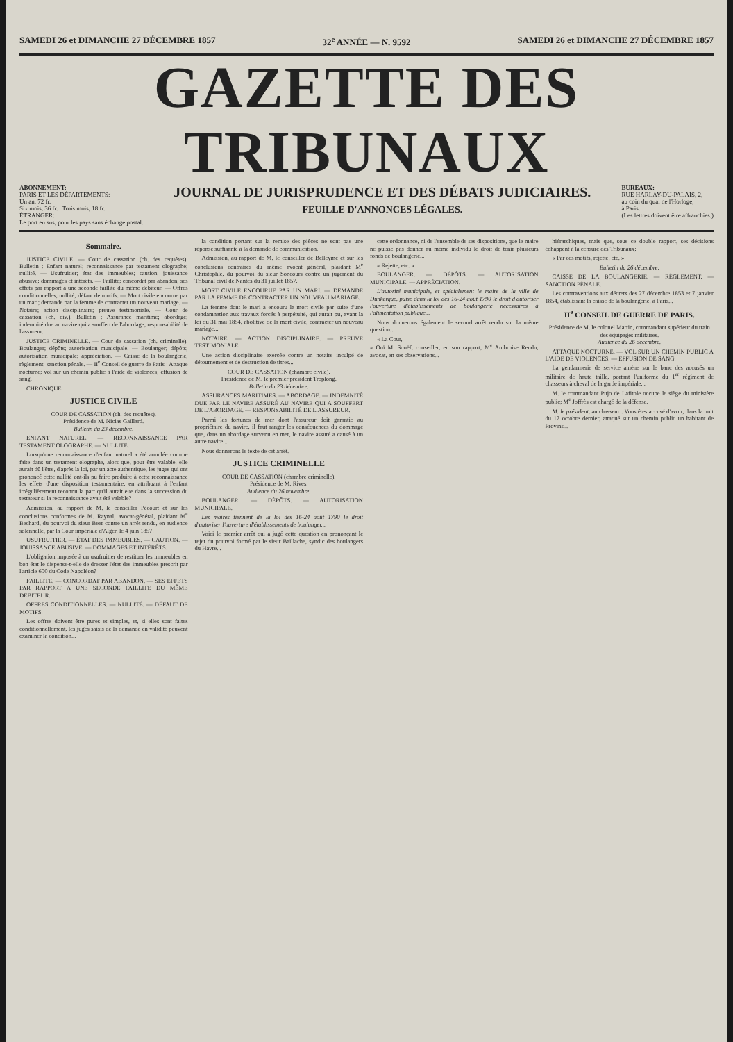SAMEDI 26 et DIMANCHE 27 DÉCEMBRE 1857 32<sup>e</sup> ANNÉE — N. 9592 SAMEDI 26 et DIMANCHE 27 DÉCEMBRE 1857
GAZETTE DES TRIBUNAUX
ABONNEMENT:
PARIS ET LES DÉPARTEMENTS:
Un an, 72 fr.
Six mois, 36 fr. | Trois mois, 18 fr.
ÉTRANGER:
Le port en sus, pour les pays sans échange postal.
JOURNAL DE JURISPRUDENCE ET DES DÉBATS JUDICIAIRES.
FEUILLE D'ANNONCES LÉGALES.
BUREAUX:
RUE HARLAY-DU-PALAIS, 2,
au coin du quai de l'Horloge,
à Paris.
(Les lettres doivent être affranchies.)
Sommaire.
JUSTICE CIVILE. — Cour de cassation (ch. des requêtes). Bulletin : Enfant naturel; reconnaissance par testament olographe; nullité. — Usufruitier; état des immeubles; caution; jouissance abusive; dommages et intérêts. — Faillite; concordat par abandon; ses effets par rapport à une seconde faillite du même débiteur. — Offres conditionnelles; nullité; défaut de motifs. — Mort civile encourue par un mari; demande par la femme de contracter un nouveau mariage. — Notaire; action disciplinaire; preuve testimoniale. — Cour de cassation (ch. civ.). Bulletin : Assurance maritime; abordage; indemnité due au navire qui a souffert de l'abordage; responsabilité de l'assureur.
JUSTICE CRIMINELLE. — Cour de cassation (ch. criminelle). Boulanger; dépôts; autorisation municipale. — Boulanger; dépôts; autorisation municipale; appréciation. — Caisse de la boulangerie, règlement; sanction pénale. — II<sup>e</sup> Conseil de guerre de Paris : Attaque nocturne; vol sur un chemin public à l'aide de violences; effusion de sang.
CHRONIQUE.
JUSTICE CIVILE
COUR DE CASSATION (ch. des requêtes).
Présidence de M. Nicias Gaillard.
Bulletin du 23 décembre.
ENFANT NATUREL. — RECONNAISSANCE PAR TESTAMENT OLOGRAPHE. — NULLITÉ.
Lorsqu'une reconnaissance d'enfant naturel a été annulée comme faite dans un testament olographe, alors que, pour être valable, elle aurait dû l'être, d'après la loi, par un acte authentique, les juges qui ont prononcé cette nullité ont-ils pu faire produire à cette reconnaissance les effets d'une disposition testamentaire, en attribuant à l'enfant irrégulièrement reconnu la part qu'il aurait eue dans la succession du testateur si la reconnaissance avait été valable?
Admission, au rapport de M. le conseiller Pécourt et sur les conclusions conformes de M. Raynal, avocat-général, plaidant M<sup>e</sup> Bechard, du pourvoi du sieur Beer contre un arrêt rendu, en audience solennelle, par la Cour impériale d'Alger, le 4 juin 1857.
USUFRUITIER. — ÉTAT DES IMMEUBLES. — CAUTION. — JOUISSANCE ABUSIVE. — DOMMAGES ET INTÉRÊTS.
L'obligation imposée à un usufruitier de restituer les immeubles en bon état le dispense-t-elle de dresser l'état des immeubles prescrit par l'article 600 du Code Napoléon?
FAILLITE. — CONCORDAT PAR ABANDON. — SES EFFETS PAR RAPPORT A UNE SECONDE FAILLITE DU MÊME DÉBITEUR.
OFFRES CONDITIONNELLES. — NULLITÉ. — DÉFAUT DE MOTIFS.
Les offres doivent être pures et simples, et, si elles sont faites conditionnellement, les juges saisis de la demande en validité peuvent examiner la condition...
la condition portant sur la remise des pièces ne sont pas une réponse suffisante à la demande de communication.
Admission, au rapport de M. le conseiller de Belleyme et sur les conclusions contraires du même avocat général, plaidant M<sup>e</sup> Christophle, du pourvoi du sieur Soncours contre un jugement du Tribunal civil de Nantes du 31 juillet 1857.
MORT CIVILE ENCOURUE PAR UN MARI. — DEMANDE PAR LA FEMME DE CONTRACTER UN NOUVEAU MARIAGE.
La femme dont le mari a encouru la mort civile par suite d'une condamnation aux travaux forcés à perpétuité, qui aurait pu, avant la loi du 31 mai 1854, abolitive de la mort civile, contracter un nouveau mariage...
NOTAIRE. — ACTION DISCIPLINAIRE. — PREUVE TESTIMONIALE.
Une action disciplinaire exercée contre un notaire inculpé de détournement et de destruction de titres...
COUR DE CASSATION (chambre civile).
Présidence de M. le premier président Troplong.
Bulletin du 23 décembre.
ASSURANCES MARITIMES. — ABORDAGE. — INDEMNITÉ DUE PAR LE NAVIRE ASSURÉ AU NAVIRE QUI A SOUFFERT DE L'ABORDAGE. — RESPONSABILITÉ DE L'ASSUREUR.
Parmi les fortunes de mer dont l'assureur doit garantie au propriétaire du navire, il faut ranger les conséquences du dommage que, dans un abordage survenu en mer, le navire assuré a causé à un autre navire...
Nous donnerons le texte de cet arrêt.
JUSTICE CRIMINELLE
COUR DE CASSATION (chambre criminelle).
Présidence de M. Rives.
Audience du 26 novembre.
BOULANGER. — DÉPÔTS. — AUTORISATION MUNICIPALE.
Les maires tiennent de la loi des 16-24 août 1790 le droit d'autoriser l'ouverture d'établissements de boulanger...
Voici le premier arrêt qui a jugé cette question en prononçant le rejet du pourvoi formé par le sieur Baillache, syndic des boulangers du Havre...
cette ordonnance, ni de l'ensemble de ses dispositions, que le maire ne puisse pas donner au même individu le droit de tenir plusieurs fonds de boulangerie...
« Rejette, etc. »
BOULANGER. — DÉPÔTS. — AUTORISATION MUNICIPALE. — APPRÉCIATION.
L'autorité municipale, et spécialement le maire de la ville de Dunkerque, puise dans la loi des 16-24 août 1790 le droit d'autoriser l'ouverture d'établissements de boulangerie nécessaires à l'alimentation publique...
Nous donnerons également le second arrêt rendu sur la même question...
« La Cour,
« Ouï M. Souëf, conseiller, en son rapport; M<sup>e</sup> Ambroise Rendu, avocat, en ses observations...
hiérarchiques, mais que, sous ce double rapport, ses décisions échappent à la censure des Tribunaux;
« Par ces motifs, rejette, etc. »
Bulletin du 26 décembre.
CAISSE DE LA BOULANGERIE. — RÈGLEMENT. — SANCTION PÉNALE.
Les contraventions aux décrets des 27 décembre 1853 et 7 janvier 1854, établissant la caisse de la boulangerie, à Paris...
II<sup>e</sup> CONSEIL DE GUERRE DE PARIS.
Présidence de M. le colonel Martin, commandant supérieur du train des équipages militaires.
Audience du 26 décembre.
ATTAQUE NOCTURNE. — VOL SUR UN CHEMIN PUBLIC A L'AIDE DE VIOLENCES. — EFFUSION DE SANG.
La gendarmerie de service amène sur le banc des accusés un militaire de haute taille, portant l'uniforme du 1<sup>er</sup> régiment de chasseurs à cheval de la garde impériale...
M. le commandant Pujo de Lafitole occupe le siège du ministère public; M<sup>e</sup> Joffrès est chargé de la défense.
M. le président, au chasseur : Vous êtes accusé d'avoir, dans la nuit du 17 octobre dernier, attaqué sur un chemin public un habitant de Provins...